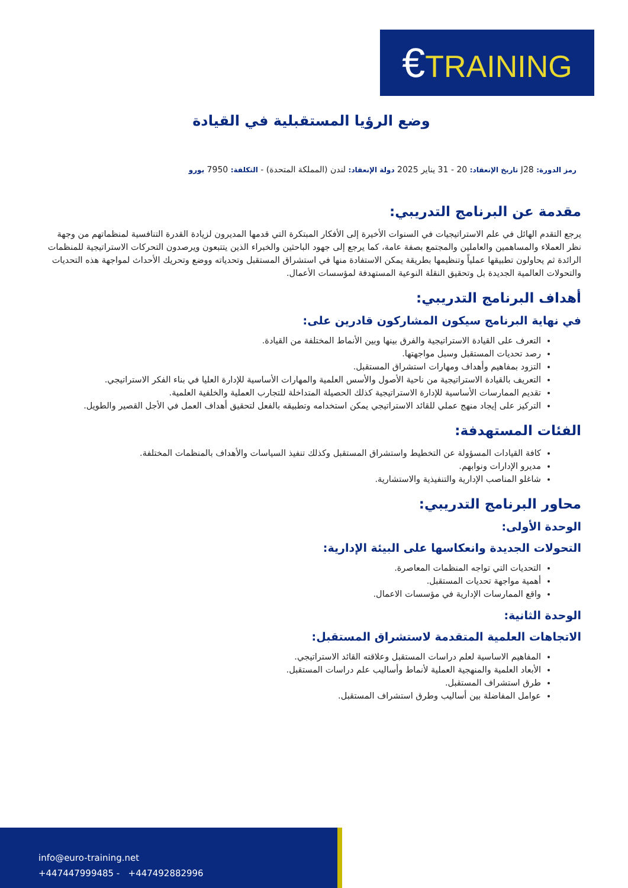€TRAINING
وضع الرؤيا المستقبلية في القيادة
رمز الدورة: J28 تاريخ الإنعقاد: 20 - 31 يناير 2025 دولة الإنعقاد: لندن (المملكة المتحدة) - التكلفة: 7950 يورو
مقدمة عن البرنامج التدريبي:
يرجع التقدم الهائل في علم الاستراتيجيات في السنوات الأخيرة إلى الأفكار المبتكرة التي قدمها المديرون لزيادة القدرة التنافسية لمنظماتهم من وجهة نظر العملاء والمساهمين والعاملين والمجتمع بصفة عامة، كما يرجع إلى جهود الباحثين والخبراء الذين يتتبعون ويرصدون التحركات الاستراتيجية للمنظمات الرائدة ثم يحاولون تطبيقها عملياً وتنظيمها بطريقة يمكن الاستفادة منها في استشراق المستقبل وتحدياته ووضع وتحريك الأحداث لمواجهة هذه التحديات والتحولات العالمية الجديدة بل وتحقيق النقلة النوعية المستهدفة لمؤسسات الأعمال.
أهداف البرنامج التدريبي:
في نهاية البرنامج سيكون المشاركون قادرين على:
التعرف على القيادة الاستراتيجية والفرق بينها وبين الأنماط المختلفة من القيادة.
رصد تحديات المستقبل وسبل مواجهتها.
التزود بمفاهيم وأهداف ومهارات استشراق المستقبل.
التعريف بالقيادة الاستراتيجية من ناحية الأصول والأسس العلمية والمهارات الأساسية للإدارة العليا في بناء الفكر الاستراتيجي.
تقديم الممارسات الأساسية للإدارة الاستراتيجية كذلك الحصيلة المتداخلة للتجارب العملية والخلفية العلمية.
التركيز على إيجاد منهج عملي للقائد الاستراتيجي يمكن استخدامه وتطبيقه بالفعل لتحقيق أهداف العمل في الأجل القصير والطويل.
الفئات المستهدفة:
كافة القيادات المسؤولة عن التخطيط واستشراق المستقبل وكذلك تنفيذ السياسات والأهداف بالمنظمات المختلفة.
مديرو الإدارات ونوابهم.
شاغلو المناصب الإدارية والتنفيذية والاستشارية.
محاور البرنامج التدريبي:
الوحدة الأولى:
التحولات الجديدة وانعكاسها على البيئة الإدارية:
التحديات التي تواجه المنظمات المعاصرة.
أهمية مواجهة تحديات المستقبل.
واقع الممارسات الإدارية في مؤسسات الاعمال.
الوحدة الثانية:
الاتجاهات العلمية المتقدمة لاستشراق المستقبل:
المفاهيم الاساسية لعلم دراسات المستقبل وعلاقته القائد الاستراتيجي.
الأبعاد العلمية والمنهجية العملية لأنماط وأساليب علم دراسات المستقبل.
طرق استشراف المستقبل.
عوامل المفاضلة بين أساليب وطرق استشراف المستقبل.
info@euro-training.net
+447447999485 - +447492882996